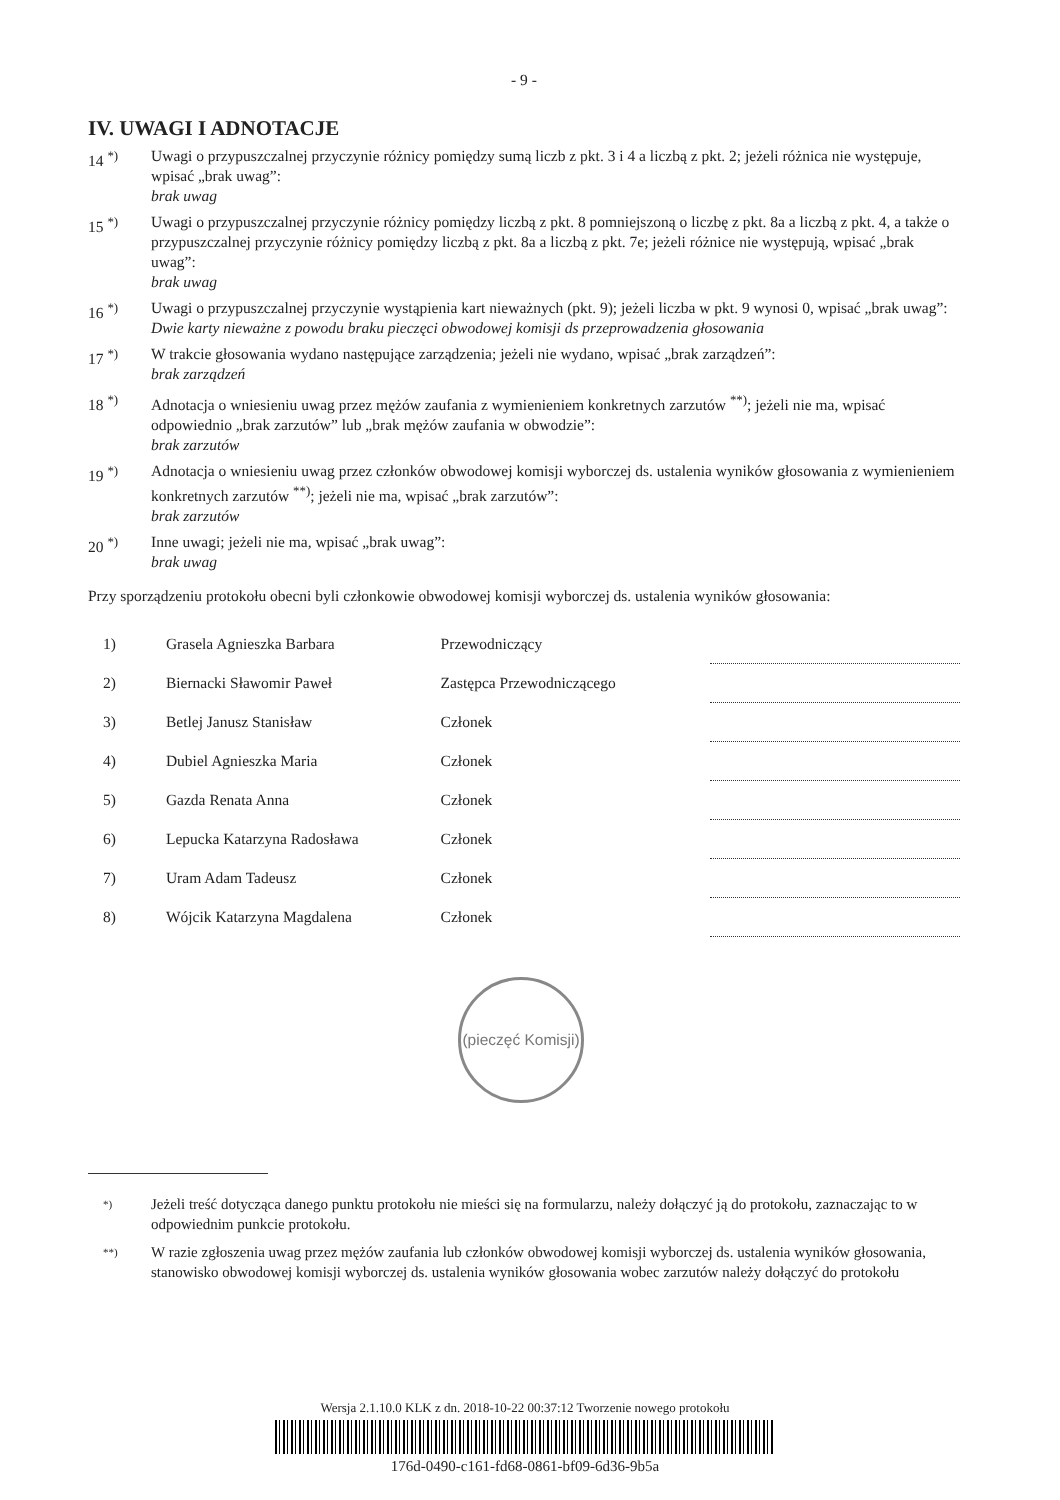- 9 -
IV. UWAGI I ADNOTACJE
14 <sup>*)</sup> Uwagi o przypuszczalnej przyczynie różnicy pomiędzy sumą liczb z pkt. 3 i 4 a liczbą z pkt. 2; jeżeli różnica nie występuje, wpisać „brak uwag”:
brak uwag
15 <sup>*)</sup> Uwagi o przypuszczalnej przyczynie różnicy pomiędzy liczbą z pkt. 8 pomniejszoną o liczbę z pkt. 8a a liczbą z pkt. 4, a także o przypuszczalnej przyczynie różnicy pomiędzy liczbą z pkt. 8a a liczbą z pkt. 7e; jeżeli różnice nie występują, wpisać „brak uwag”:
brak uwag
16 <sup>*)</sup> Uwagi o przypuszczalnej przyczynie wystąpienia kart nieważnych (pkt. 9); jeżeli liczba w pkt. 9 wynosi 0, wpisać „brak uwag”:
Dwie karty nieważne z powodu braku pieczęci obwodowej komisji ds przeprowadzenia głosowania
17 <sup>*)</sup> W trakcie głosowania wydano następujące zarządzenia; jeżeli nie wydano, wpisać „brak zarządzeń”:
brak zarządzeń
18 <sup>*)</sup> Adnotacja o wniesieniu uwag przez mężów zaufania z wymienieniem konkretnych zarzutów <sup>**)</sup>; jeżeli nie ma, wpisać odpowiednio „brak zarzutów” lub „brak mężów zaufania w obwodzie”:
brak zarzutów
19 <sup>*)</sup> Adnotacja o wniesieniu uwag przez członków obwodowej komisji wyborczej ds. ustalenia wyników głosowania z wymienieniem konkretnych zarzutów <sup>**)</sup>; jeżeli nie ma, wpisać „brak zarzutów”:
brak zarzutów
20 <sup>*)</sup> Inne uwagi; jeżeli nie ma, wpisać „brak uwag”:
brak uwag
Przy sporządzeniu protokołu obecni byli członkowie obwodowej komisji wyborczej ds. ustalenia wyników głosowania:
| 1) | Grasela Agnieszka Barbara | Przewodniczący | |
| 2) | Biernacki Sławomir Paweł | Zastępca Przewodniczącego | |
| 3) | Betlej Janusz Stanisław | Członek | |
| 4) | Dubiel Agnieszka Maria | Członek | |
| 5) | Gazda Renata Anna | Członek | |
| 6) | Lepucka Katarzyna Radosława | Członek | |
| 7) | Uram Adam Tadeusz | Członek | |
| 8) | Wójcik Katarzyna Magdalena | Członek | |
(pieczęć Komisji)
*)
Jeżeli treść dotycząca danego punktu protokołu nie mieści się na formularzu, należy dołączyć ją do protokołu, zaznaczając to w odpowiednim punkcie protokołu.
**)
W razie zgłoszenia uwag przez mężów zaufania lub członków obwodowej komisji wyborczej ds. ustalenia wyników głosowania, stanowisko obwodowej komisji wyborczej ds. ustalenia wyników głosowania wobec zarzutów należy dołączyć do protokołu
Wersja 2.1.10.0 KLK z dn. 2018-10-22 00:37:12 Tworzenie nowego protokołu
176d-0490-c161-fd68-0861-bf09-6d36-9b5a